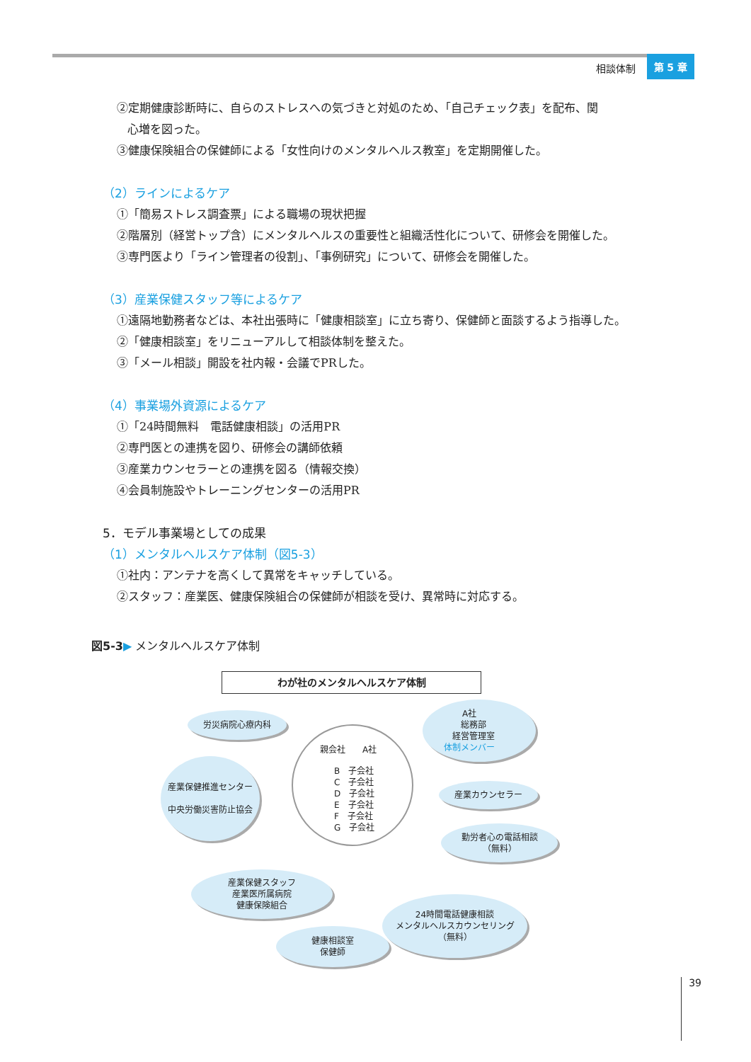相談体制 第 5 章
②定期健康診断時に、自らのストレスへの気づきと対処のため、「自己チェック表」を配布、関
心増を図った。
③健康保険組合の保健師による「女性向けのメンタルヘルス教室」を定期開催した。
（2）ラインによるケア
①「簡易ストレス調査票」による職場の現状把握
②階層別（経営トップ含）にメンタルヘルスの重要性と組織活性化について、研修会を開催した。
③専門医より「ライン管理者の役割」、「事例研究」について、研修会を開催した。
（3）産業保健スタッフ等によるケア
①遠隔地勤務者などは、本社出張時に「健康相談室」に立ち寄り、保健師と面談するよう指導した。
②「健康相談室」をリニューアルして相談体制を整えた。
③「メール相談」開設を社内報・会議でPRした。
（4）事業場外資源によるケア
①「24時間無料　電話健康相談」の活用PR
②専門医との連携を図り、研修会の講師依頼
③産業カウンセラーとの連携を図る（情報交換）
④会員制施設やトレーニングセンターの活用PR
5．モデル事業場としての成果
（1）メンタルヘルスケア体制（図5-3）
①社内：アンテナを高くして異常をキャッチしている。
②スタッフ：産業医、健康保険組合の保健師が相談を受け、異常時に対応する。
図5-3▶ メンタルヘルスケア体制
わが社のメンタルヘルスケア体制
親会社　　A社
B　子会社
C　子会社
D　子会社
E　子会社
F　子会社
G　子会社
労災病院心療内科
A社
　総務部
　経営管理室
体制メンバー
産業保健推進センター
中央労働災害防止協会
産業カウンセラー
勤労者心の電話相談
（無料）
産業保健スタッフ
産業医所属病院
健康保険組合
24時間電話健康相談
メンタルヘルスカウンセリング
（無料）
健康相談室
保健師
39